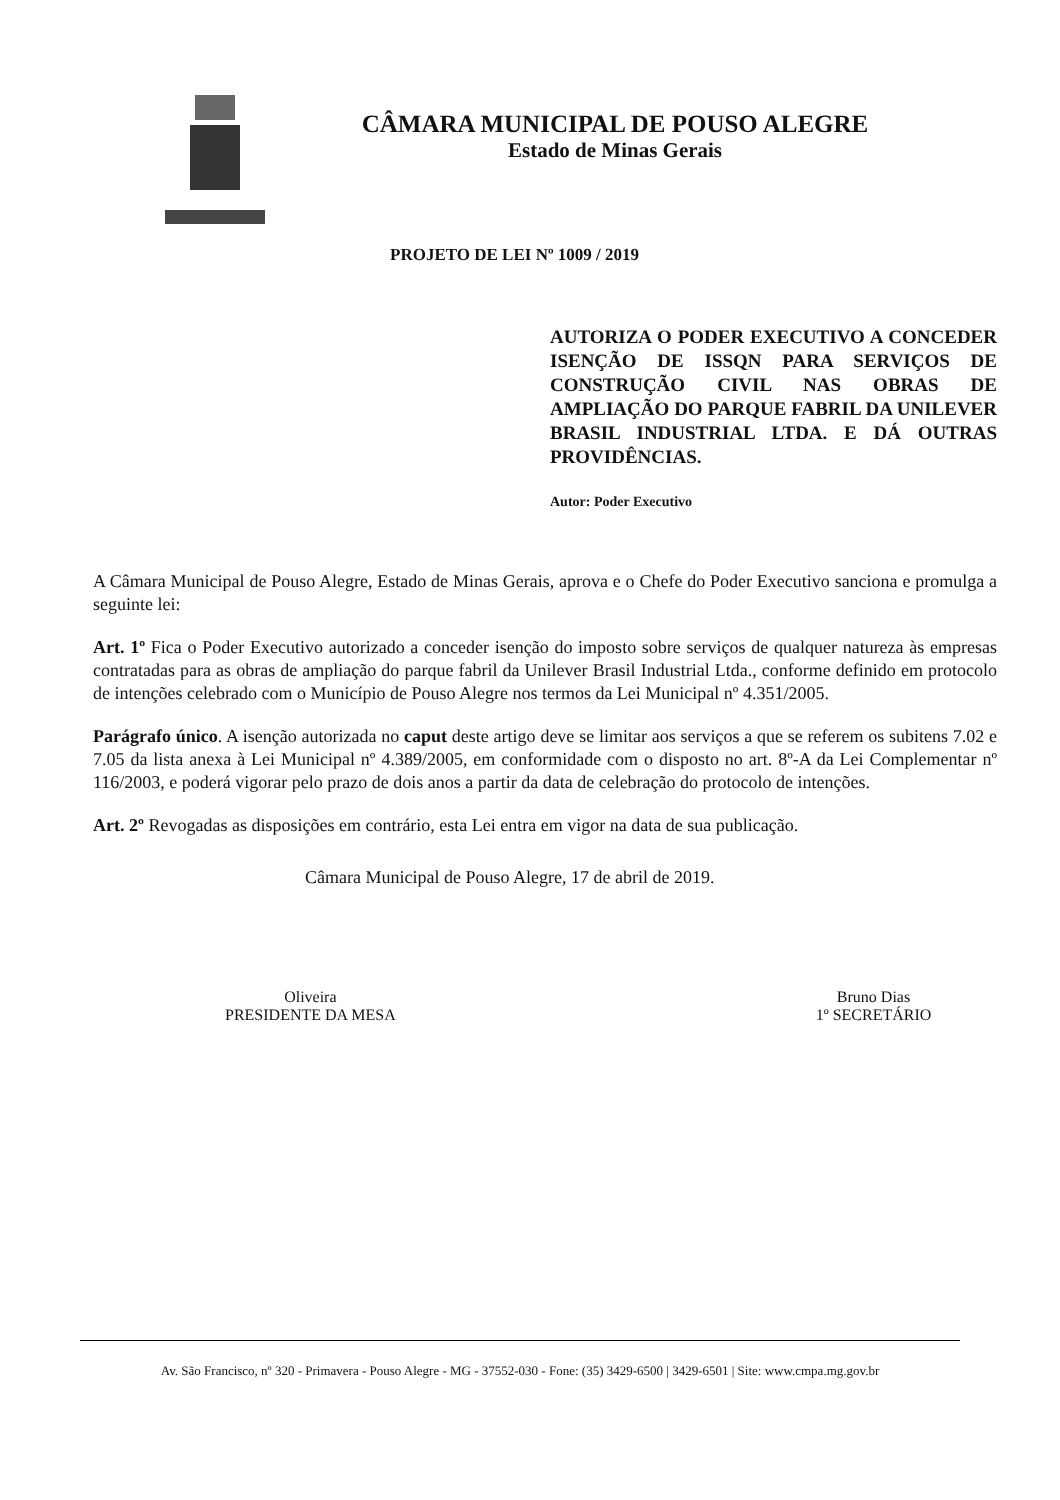CÂMARA MUNICIPAL DE POUSO ALEGRE
Estado de Minas Gerais
PROJETO DE LEI Nº 1009 / 2019
AUTORIZA O PODER EXECUTIVO A CONCEDER ISENÇÃO DE ISSQN PARA SERVIÇOS DE CONSTRUÇÃO CIVIL NAS OBRAS DE AMPLIAÇÃO DO PARQUE FABRIL DA UNILEVER BRASIL INDUSTRIAL LTDA. E DÁ OUTRAS PROVIDÊNCIAS.
Autor: Poder Executivo
A Câmara Municipal de Pouso Alegre, Estado de Minas Gerais, aprova e o Chefe do Poder Executivo sanciona e promulga a seguinte lei:
Art. 1º Fica o Poder Executivo autorizado a conceder isenção do imposto sobre serviços de qualquer natureza às empresas contratadas para as obras de ampliação do parque fabril da Unilever Brasil Industrial Ltda., conforme definido em protocolo de intenções celebrado com o Município de Pouso Alegre nos termos da Lei Municipal nº 4.351/2005.
Parágrafo único. A isenção autorizada no caput deste artigo deve se limitar aos serviços a que se referem os subitens 7.02 e 7.05 da lista anexa à Lei Municipal nº 4.389/2005, em conformidade com o disposto no art. 8º-A da Lei Complementar nº 116/2003, e poderá vigorar pelo prazo de dois anos a partir da data de celebração do protocolo de intenções.
Art. 2º Revogadas as disposições em contrário, esta Lei entra em vigor na data de sua publicação.
Câmara Municipal de Pouso Alegre, 17 de abril de 2019.
Oliveira
PRESIDENTE DA MESA
Bruno Dias
1º SECRETÁRIO
Av. São Francisco, nº 320 - Primavera - Pouso Alegre - MG - 37552-030 - Fone: (35) 3429-6500 | 3429-6501 | Site: www.cmpa.mg.gov.br